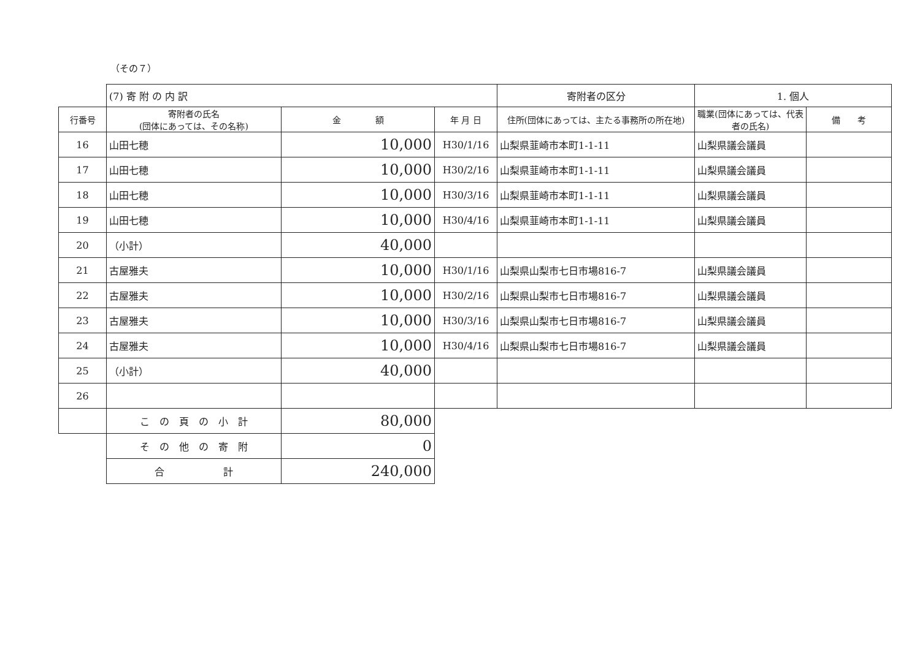（その７）
| | (7) 寄 附 の 内 訳 | | | 寄附者の区分 | 1. 個人 | |
| 行番号 | 寄附者の氏名 (団体にあっては、その名称) | 金 額 | 年 月 日 | 住所(団体にあっては、主たる事務所の所在地) | 職業(団体にあっては、代表者の氏名) | 備 考 |
| 16 | 山田七穂 | 10,000 | H30/1/16 | 山梨県韮崎市本町1-1-11 | 山梨県議会議員 | |
| 17 | 山田七穂 | 10,000 | H30/2/16 | 山梨県韮崎市本町1-1-11 | 山梨県議会議員 | |
| 18 | 山田七穂 | 10,000 | H30/3/16 | 山梨県韮崎市本町1-1-11 | 山梨県議会議員 | |
| 19 | 山田七穂 | 10,000 | H30/4/16 | 山梨県韮崎市本町1-1-11 | 山梨県議会議員 | |
| 20 | （小計） | 40,000 | | | | |
| 21 | 古屋雅夫 | 10,000 | H30/1/16 | 山梨県山梨市七日市場816-7 | 山梨県議会議員 | |
| 22 | 古屋雅夫 | 10,000 | H30/2/16 | 山梨県山梨市七日市場816-7 | 山梨県議会議員 | |
| 23 | 古屋雅夫 | 10,000 | H30/3/16 | 山梨県山梨市七日市場816-7 | 山梨県議会議員 | |
| 24 | 古屋雅夫 | 10,000 | H30/4/16 | 山梨県山梨市七日市場816-7 | 山梨県議会議員 | |
| 25 | （小計） | 40,000 | | | | |
| 26 | | | | | | |
| | こ の 頁 の 小 計 | 80,000 | | | | |
| | そ の 他 の 寄 附 | 0 | | | | |
| | 合 計 | 240,000 | | | | |